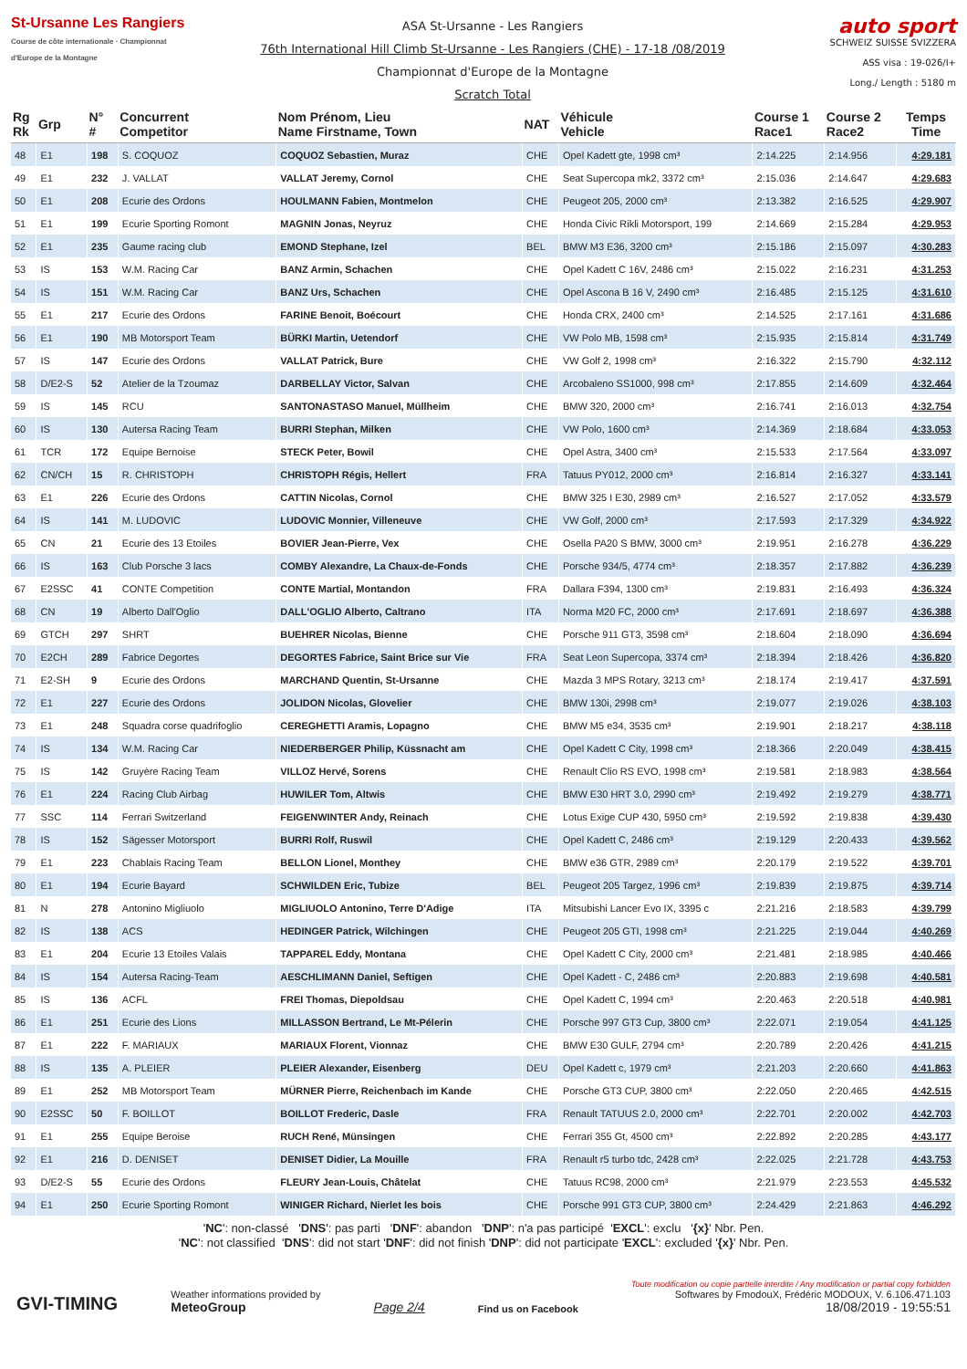St-Ursanne Les Rangiers
Course de côte internationale · Championnat d'Europe de la Montagne
ASA St-Ursanne - Les Rangiers
76th International Hill Climb St-Ursanne - Les Rangiers (CHE) - 17-18 /08/2019
Championnat d'Europe de la Montagne
Scratch Total
auto sport
SCHWEIZ SUISSE SVIZZERA
ASS visa : 19-026/I+
Long./ Length : 5180 m
| Rg Rk | Grp | N° # | Concurrent Competitor | Nom Prénom, Lieu Name Firstname, Town | NAT | Véhicule Vehicle | Course 1 Race1 | Course 2 Race2 | Temps Time |
| --- | --- | --- | --- | --- | --- | --- | --- | --- | --- |
| 48 | E1 | 198 | S. COQUOZ | COQUOZ Sebastien, Muraz | CHE | Opel Kadett gte, 1998 cm³ | 2:14.225 | 2:14.956 | 4:29.181 |
| 49 | E1 | 232 | J. VALLAT | VALLAT Jeremy, Cornol | CHE | Seat Supercopa mk2, 3372 cm³ | 2:15.036 | 2:14.647 | 4:29.683 |
| 50 | E1 | 208 | Ecurie des Ordons | HOULMANN Fabien, Montmelon | CHE | Peugeot 205, 2000 cm³ | 2:13.382 | 2:16.525 | 4:29.907 |
| 51 | E1 | 199 | Ecurie Sporting Romont | MAGNIN Jonas, Neyruz | CHE | Honda Civic Rikli Motorsport, 199 | 2:14.669 | 2:15.284 | 4:29.953 |
| 52 | E1 | 235 | Gaume racing club | EMOND Stephane, Izel | BEL | BMW M3 E36, 3200 cm³ | 2:15.186 | 2:15.097 | 4:30.283 |
| 53 | IS | 153 | W.M. Racing Car | BANZ Armin, Schachen | CHE | Opel Kadett C 16V, 2486 cm³ | 2:15.022 | 2:16.231 | 4:31.253 |
| 54 | IS | 151 | W.M. Racing Car | BANZ Urs, Schachen | CHE | Opel Ascona B 16 V, 2490 cm³ | 2:16.485 | 2:15.125 | 4:31.610 |
| 55 | E1 | 217 | Ecurie des Ordons | FARINE Benoit, Boécourt | CHE | Honda CRX, 2400 cm³ | 2:14.525 | 2:17.161 | 4:31.686 |
| 56 | E1 | 190 | MB Motorsport Team | BÜRKI Martin, Uetendorf | CHE | VW Polo MB, 1598 cm³ | 2:15.935 | 2:15.814 | 4:31.749 |
| 57 | IS | 147 | Ecurie des Ordons | VALLAT Patrick, Bure | CHE | VW Golf 2, 1998 cm³ | 2:16.322 | 2:15.790 | 4:32.112 |
| 58 | D/E2-S | 52 | Atelier de la Tzoumaz | DARBELLAY Victor, Salvan | CHE | Arcobaleno SS1000, 998 cm³ | 2:17.855 | 2:14.609 | 4:32.464 |
| 59 | IS | 145 | RCU | SANTONASTASO Manuel, Müllheim | CHE | BMW 320, 2000 cm³ | 2:16.741 | 2:16.013 | 4:32.754 |
| 60 | IS | 130 | Autersa Racing Team | BURRI Stephan, Milken | CHE | VW Polo, 1600 cm³ | 2:14.369 | 2:18.684 | 4:33.053 |
| 61 | TCR | 172 | Equipe Bernoise | STECK Peter, Bowil | CHE | Opel Astra, 3400 cm³ | 2:15.533 | 2:17.564 | 4:33.097 |
| 62 | CN/CH | 15 | R. CHRISTOPH | CHRISTOPH Régis, Hellert | FRA | Tatuus PY012, 2000 cm³ | 2:16.814 | 2:16.327 | 4:33.141 |
| 63 | E1 | 226 | Ecurie des Ordons | CATTIN Nicolas, Cornol | CHE | BMW 325 I E30, 2989 cm³ | 2:16.527 | 2:17.052 | 4:33.579 |
| 64 | IS | 141 | M. LUDOVIC | LUDOVIC Monnier, Villeneuve | CHE | VW Golf, 2000 cm³ | 2:17.593 | 2:17.329 | 4:34.922 |
| 65 | CN | 21 | Ecurie des 13 Etoiles | BOVIER Jean-Pierre, Vex | CHE | Osella PA20 S BMW, 3000 cm³ | 2:19.951 | 2:16.278 | 4:36.229 |
| 66 | IS | 163 | Club Porsche 3 lacs | COMBY Alexandre, La Chaux-de-Fonds | CHE | Porsche 934/5, 4774 cm³ | 2:18.357 | 2:17.882 | 4:36.239 |
| 67 | E2SSC | 41 | CONTE Competition | CONTE Martial, Montandon | FRA | Dallara F394, 1300 cm³ | 2:19.831 | 2:16.493 | 4:36.324 |
| 68 | CN | 19 | Alberto Dall'Oglio | DALL'OGLIO Alberto, Caltrano | ITA | Norma M20 FC, 2000 cm³ | 2:17.691 | 2:18.697 | 4:36.388 |
| 69 | GTCH | 297 | SHRT | BUEHRER Nicolas, Bienne | CHE | Porsche 911 GT3, 3598 cm³ | 2:18.604 | 2:18.090 | 4:36.694 |
| 70 | E2CH | 289 | Fabrice Degortes | DEGORTES Fabrice, Saint Brice sur Vie | FRA | Seat Leon Supercopa, 3374 cm³ | 2:18.394 | 2:18.426 | 4:36.820 |
| 71 | E2-SH | 9 | Ecurie des Ordons | MARCHAND Quentin, St-Ursanne | CHE | Mazda 3 MPS Rotary, 3213 cm³ | 2:18.174 | 2:19.417 | 4:37.591 |
| 72 | E1 | 227 | Ecurie des Ordons | JOLIDON Nicolas, Glovelier | CHE | BMW 130i, 2998 cm³ | 2:19.077 | 2:19.026 | 4:38.103 |
| 73 | E1 | 248 | Squadra corse quadrifoglio | CEREGHETTI Aramis, Lopagno | CHE | BMW M5 e34, 3535 cm³ | 2:19.901 | 2:18.217 | 4:38.118 |
| 74 | IS | 134 | W.M. Racing Car | NIEDERBERGER Philip, Küssnacht am | CHE | Opel Kadett C City, 1998 cm³ | 2:18.366 | 2:20.049 | 4:38.415 |
| 75 | IS | 142 | Gruyère Racing Team | VILLOZ Hervé, Sorens | CHE | Renault Clio RS EVO, 1998 cm³ | 2:19.581 | 2:18.983 | 4:38.564 |
| 76 | E1 | 224 | Racing Club Airbag | HUWILER Tom, Altwis | CHE | BMW E30 HRT 3.0, 2990 cm³ | 2:19.492 | 2:19.279 | 4:38.771 |
| 77 | SSC | 114 | Ferrari Switzerland | FEIGENWINTER Andy, Reinach | CHE | Lotus Exige CUP 430, 5950 cm³ | 2:19.592 | 2:19.838 | 4:39.430 |
| 78 | IS | 152 | Sägesser Motorsport | BURRI Rolf, Ruswil | CHE | Opel Kadett C, 2486 cm³ | 2:19.129 | 2:20.433 | 4:39.562 |
| 79 | E1 | 223 | Chablais Racing Team | BELLON Lionel, Monthey | CHE | BMW e36 GTR, 2989 cm³ | 2:20.179 | 2:19.522 | 4:39.701 |
| 80 | E1 | 194 | Ecurie Bayard | SCHWILDEN Eric, Tubize | BEL | Peugeot 205 Targez, 1996 cm³ | 2:19.839 | 2:19.875 | 4:39.714 |
| 81 | N | 278 | Antonino Migliuolo | MIGLIUOLO Antonino, Terre D'Adige | ITA | Mitsubishi Lancer Evo IX, 3395 c | 2:21.216 | 2:18.583 | 4:39.799 |
| 82 | IS | 138 | ACS | HEDINGER Patrick, Wilchingen | CHE | Peugeot 205 GTI, 1998 cm³ | 2:21.225 | 2:19.044 | 4:40.269 |
| 83 | E1 | 204 | Ecurie 13 Etoiles Valais | TAPPAREL Eddy, Montana | CHE | Opel Kadett C City, 2000 cm³ | 2:21.481 | 2:18.985 | 4:40.466 |
| 84 | IS | 154 | Autersa Racing-Team | AESCHLIMANN Daniel, Seftigen | CHE | Opel Kadett - C, 2486 cm³ | 2:20.883 | 2:19.698 | 4:40.581 |
| 85 | IS | 136 | ACFL | FREI Thomas, Diepoldsau | CHE | Opel Kadett C, 1994 cm³ | 2:20.463 | 2:20.518 | 4:40.981 |
| 86 | E1 | 251 | Ecurie des Lions | MILLASSON Bertrand, Le Mt-Pélerin | CHE | Porsche 997 GT3 Cup, 3800 cm³ | 2:22.071 | 2:19.054 | 4:41.125 |
| 87 | E1 | 222 | F. MARIAUX | MARIAUX Florent, Vionnaz | CHE | BMW E30 GULF, 2794 cm³ | 2:20.789 | 2:20.426 | 4:41.215 |
| 88 | IS | 135 | A. PLEIER | PLEIER Alexander, Eisenberg | DEU | Opel Kadett c, 1979 cm³ | 2:21.203 | 2:20.660 | 4:41.863 |
| 89 | E1 | 252 | MB Motorsport Team | MÜRNER Pierre, Reichenbach im Kande | CHE | Porsche GT3 CUP, 3800 cm³ | 2:22.050 | 2:20.465 | 4:42.515 |
| 90 | E2SSC | 50 | F. BOILLOT | BOILLOT Frederic, Dasle | FRA | Renault TATUUS 2.0, 2000 cm³ | 2:22.701 | 2:20.002 | 4:42.703 |
| 91 | E1 | 255 | Equipe Beroise | RUCH René, Münsingen | CHE | Ferrari 355 Gt, 4500 cm³ | 2:22.892 | 2:20.285 | 4:43.177 |
| 92 | E1 | 216 | D. DENISET | DENISET Didier, La Mouille | FRA | Renault r5 turbo tdc, 2428 cm³ | 2:22.025 | 2:21.728 | 4:43.753 |
| 93 | D/E2-S | 55 | Ecurie des Ordons | FLEURY Jean-Louis, Châtelat | CHE | Tatuus RC98, 2000 cm³ | 2:21.979 | 2:23.553 | 4:45.532 |
| 94 | E1 | 250 | Ecurie Sporting Romont | WINIGER Richard, Nierlet les bois | CHE | Porsche 991 GT3 CUP, 3800 cm³ | 2:24.429 | 2:21.863 | 4:46.292 |
'NC': non-classé 'DNS': pas parti 'DNF': abandon 'DNP': n'a pas participé 'EXCL': exclu '{x}' Nbr. Pen.
'NC': not classified 'DNS': did not start 'DNF': did not finish 'DNP': did not participate 'EXCL': excluded '{x}' Nbr. Pen.
GVI-TIMING
Weather informations provided by
MeteoGroup
Page 2/4
Find us on Facebook
Toute modification ou copie partielle interdite / Any modification or partial copy forbidden
Softwares by FmodouX, Frédéric MODOUX, V. 6.106.471.103
18/08/2019 - 19:55:51